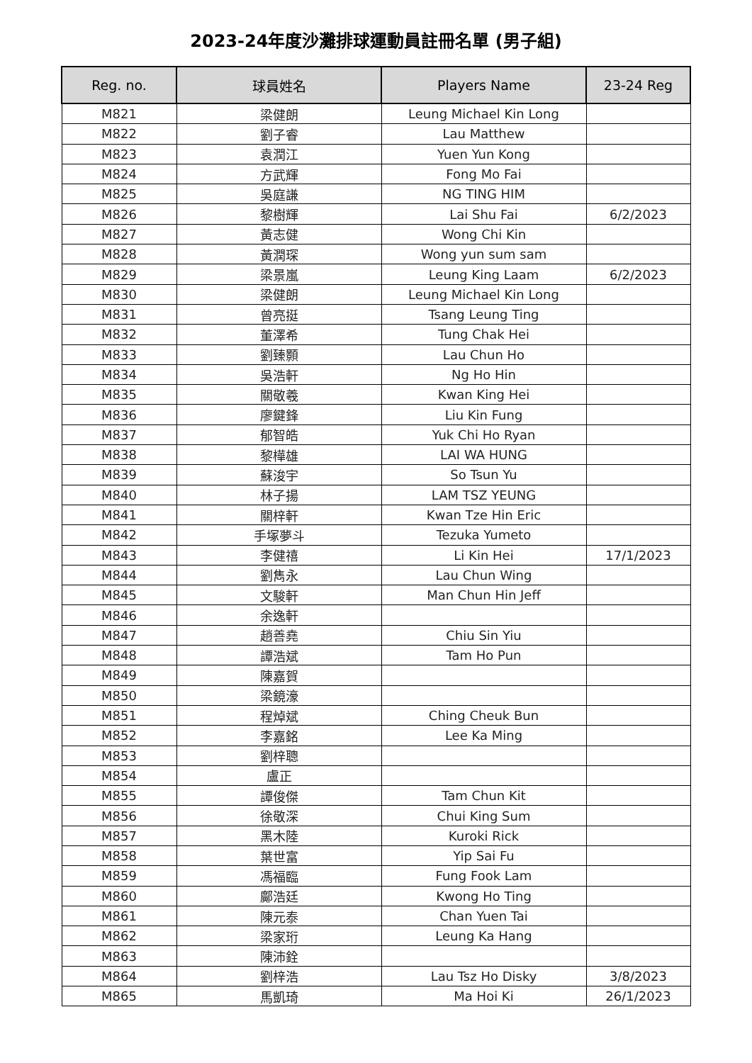2023-24年度沙灘排球運動員註冊名單 (男子組)
| Reg. no. | 球員姓名 | Players Name | 23-24 Reg |
| --- | --- | --- | --- |
| M821 | 梁健朗 | Leung Michael Kin Long | |
| M822 | 劉子睿 | Lau Matthew | |
| M823 | 袁潤江 | Yuen Yun Kong | |
| M824 | 方武輝 | Fong Mo Fai | |
| M825 | 吳庭謙 | NG TING HIM | |
| M826 | 黎樹輝 | Lai Shu Fai | 6/2/2023 |
| M827 | 黃志健 | Wong Chi Kin | |
| M828 | 黃潤琛 | Wong yun sum sam | |
| M829 | 梁景嵐 | Leung King Laam | 6/2/2023 |
| M830 | 梁健朗 | Leung Michael Kin Long | |
| M831 | 曾亮挺 | Tsang Leung Ting | |
| M832 | 董澤希 | Tung Chak Hei | |
| M833 | 劉臻顥 | Lau Chun Ho | |
| M834 | 吳浩軒 | Ng Ho Hin | |
| M835 | 關敬羲 | Kwan King Hei | |
| M836 | 廖鍵鋒 | Liu Kin Fung | |
| M837 | 郁智皓 | Yuk Chi Ho Ryan | |
| M838 | 黎樺雄 | LAI WA HUNG | |
| M839 | 蘇浚宇 | So Tsun Yu | |
| M840 | 林子揚 | LAM TSZ YEUNG | |
| M841 | 關梓軒 | Kwan Tze Hin Eric | |
| M842 | 手塚夢斗 | Tezuka Yumeto | |
| M843 | 李健禧 | Li Kin Hei | 17/1/2023 |
| M844 | 劉雋永 | Lau Chun Wing | |
| M845 | 文駿軒 | Man Chun Hin Jeff | |
| M846 | 余逸軒 | | |
| M847 | 趙善堯 | Chiu Sin Yiu | |
| M848 | 譚浩斌 | Tam Ho Pun | |
| M849 | 陳嘉賀 | | |
| M850 | 梁鏡濠 | | |
| M851 | 程焯斌 | Ching Cheuk Bun | |
| M852 | 李嘉銘 | Lee Ka Ming | |
| M853 | 劉梓聰 | | |
| M854 | 盧正 | | |
| M855 | 譚俊傑 | Tam Chun Kit | |
| M856 | 徐敬深 | Chui King Sum | |
| M857 | 黑木陸 | Kuroki Rick | |
| M858 | 葉世富 | Yip Sai Fu | |
| M859 | 馮福臨 | Fung Fook Lam | |
| M860 | 鄺浩廷 | Kwong Ho Ting | |
| M861 | 陳元泰 | Chan Yuen Tai | |
| M862 | 梁家珩 | Leung Ka Hang | |
| M863 | 陳沛銓 | | |
| M864 | 劉梓浩 | Lau Tsz Ho Disky | 3/8/2023 |
| M865 | 馬凱琦 | Ma Hoi Ki | 26/1/2023 |